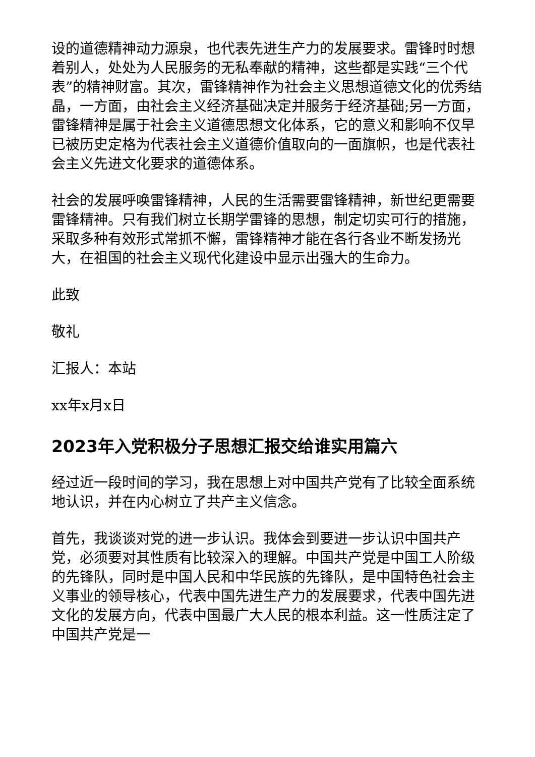设的道德精神动力源泉，也代表先进生产力的发展要求。雷锋时时想着别人，处处为人民服务的无私奉献的精神，这些都是实践“三个代表”的精神财富。其次，雷锋精神作为社会主义思想道德文化的优秀结晶，一方面，由社会主义经济基础决定并服务于经济基础;另一方面，雷锋精神是属于社会主义道德思想文化体系，它的意义和影响不仅早已被历史定格为代表社会主义道德价值取向的一面旗帜，也是代表社会主义先进文化要求的道德体系。
社会的发展呼唤雷锋精神，人民的生活需要雷锋精神，新世纪更需要雷锋精神。只有我们树立长期学雷锋的思想，制定切实可行的措施，采取多种有效形式常抓不懈，雷锋精神才能在各行各业不断发扬光大，在祖国的社会主义现代化建设中显示出强大的生命力。
此致
敬礼
汇报人：本站
xx年x月x日
2023年入党积极分子思想汇报交给谁实用篇六
经过近一段时间的学习，我在思想上对中国共产党有了比较全面系统地认识，并在内心树立了共产主义信念。
首先，我谈谈对党的进一步认识。我体会到要进一步认识中国共产党，必须要对其性质有比较深入的理解。中国共产党是中国工人阶级的先锋队，同时是中国人民和中华民族的先锋队，是中国特色社会主义事业的领导核心，代表中国先进生产力的发展要求，代表中国先进文化的发展方向，代表中国最广大人民的根本利益。这一性质注定了中国共产党是一